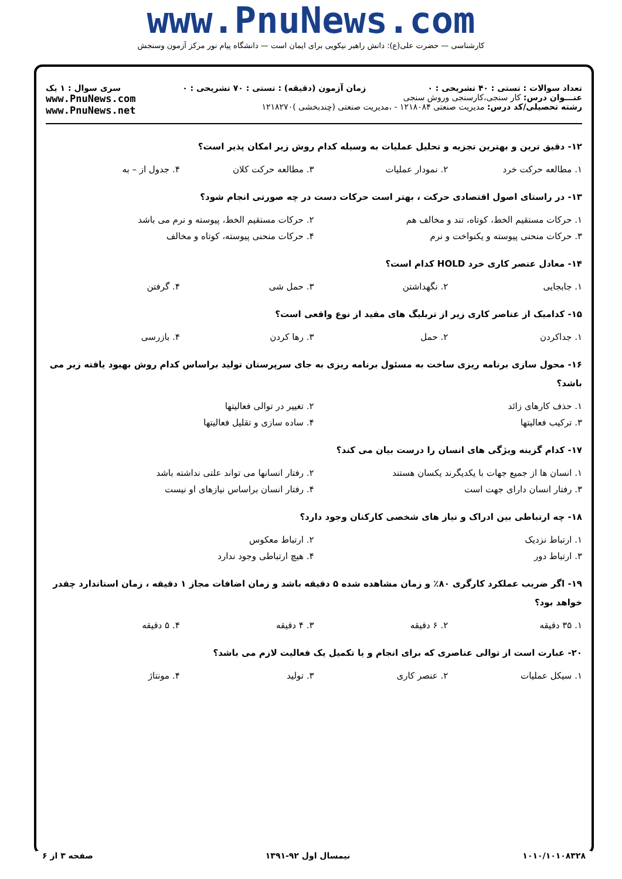www.PnuNews.com
کارشناسی — حضرت علی(ع): دانش راهبر نیکویی برای ایمان است — دانشگاه پیام نور مرکز آزمون وسنجش
تعداد سوالات : تستی : ۴۰ تشریحی : ۰ زمان آزمون (دقیقه) : تستی : ۷۰ تشریحی : ۰ سری سوال : ۱ یک
عنـــوان درس: کار سنجی،کارسنجی وروش سنجی
رشته تحصیلی/کد درس: مدیریت صنعتی ۱۲۱۸۰۸۴ - ،مدیریت صنعتی (چندبخشی )۱۲۱۸۲۷۰
www.PnuNews.com
www.PnuNews.net
۱۲- دقیق ترین و بهترین تجزیه و تحلیل عملیات به وسیله کدام روش زیر امکان پذیر است؟
۱. مطالعه حرکت خرد ۲. نمودار عملیات ۳. مطالعه حرکت کلان ۴. جدول از – به
۱۳- در راستای اصول اقتصادی حرکت ، بهتر است حرکات دست در چه صورتی انجام شود؟
۱. حرکات مستقیم الخط، کوتاه، تند و مخالف هم ۲. حرکات مستقیم الخط، پیوسته و نرم می باشد
۳. حرکات منحنی پیوسته و یکنواخت و نرم ۴. حرکات منحنی پیوسته، کوتاه و مخالف
۱۴- معادل عنصر کاری خرد HOLD کدام است؟
۱. جابجایی ۲. نگهداشتن ۳. حمل شی ۴. گرفتن
۱۵- کدامیک از عناصر کاری زیر از تربلیگ های مفید از نوع واقعی است؟
۱. جداکردن ۲. حمل ۳. رها کردن ۴. بازرسی
۱۶- محول سازی برنامه ریزی ساخت به مسئول برنامه ریزی به جای سرپرستان تولید براساس کدام روش بهبود یافته زیر می باشد؟
۱. حذف کارهای زائد ۲. تغییر در توالی فعالیتها
۳. ترکیب فعالیتها ۴. ساده سازی و تقلیل فعالیتها
۱۷- کدام گزینه ویژگی های انسان را درست بیان می کند؟
۱. انسان ها از جمیع جهات با یکدیگرند یکسان هستند ۲. رفتار انسانها می تواند علتی نداشته باشد
۳. رفتار انسان دارای جهت است ۴. رفتار انسان براساس نیازهای او نیست
۱۸- چه ارتباطی بین ادراک و نیاز های شخصی کارکنان وجود دارد؟
۱. ارتباط نزدیک ۲. ارتباط معکوس
۳. ارتباط دور ۴. هیچ ارتباطی وجود ندارد
۱۹- اگر ضریب عملکرد کارگری ۸۰٪ و زمان مشاهده شده ۵ دقیقه باشد و زمان اضافات مجاز ۱ دقیقه ، زمان استاندارد چقدر خواهد بود؟
۱. ۳۵ دقیقه ۲. ۶ دقیقه ۳. ۴ دقیقه ۴. ۵ دقیقه
۲۰- عبارت است از توالی عناصری که برای انجام و یا تکمیل یک فعالیت لازم می باشد؟
۱. سیکل عملیات ۲. عنصر کاری ۳. تولید ۴. مونتاژ
۱۰۱۰/۱۰۱۰۸۳۲۸ نیمسال اول ۹۲-۱۳۹۱ صفحه ۳ از ۶